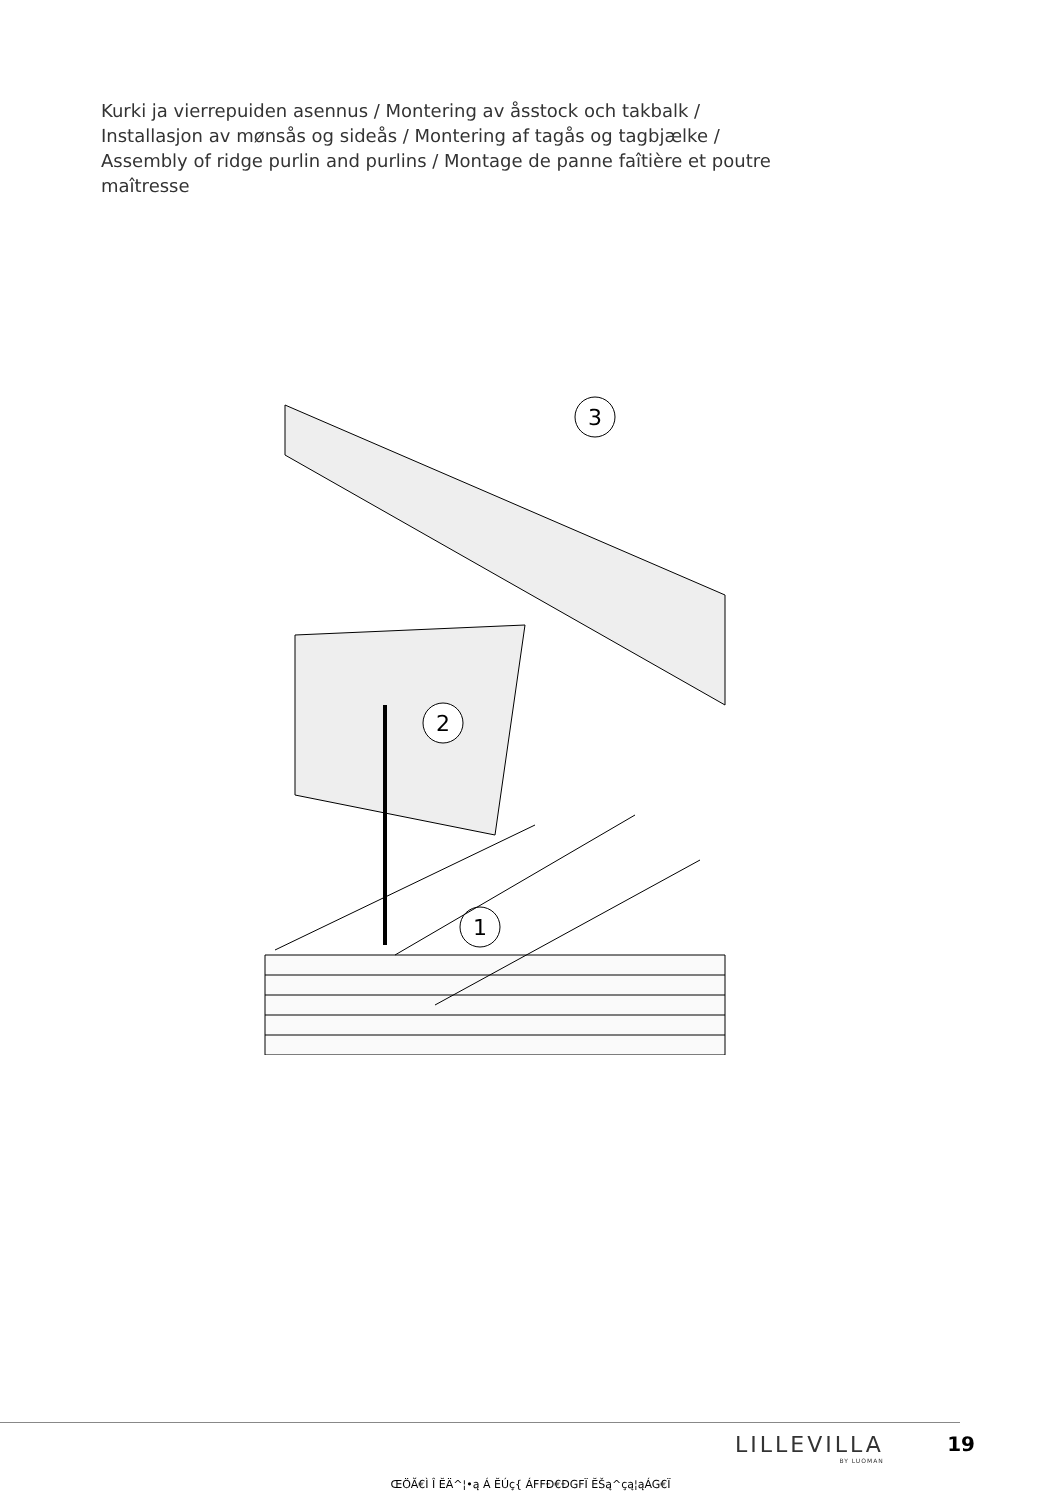Kurki ja vierrepuiden asennus / Montering av åsstock och takbalk / Installasjon av mønsås og sideås / Montering af tagås og tagbjælke / Assembly of ridge purlin and purlins / Montage de panne faîtière et poutre maîtresse
3
2
1
LILLEVILLA
BY LUOMAN
19
ŒÖĂ€Ì Î ĔÄ^¦•ą Á ĔÚç{ ÁFFĐ€ĐGFÏ ĔŠą^çą¦ąÁG€Ï